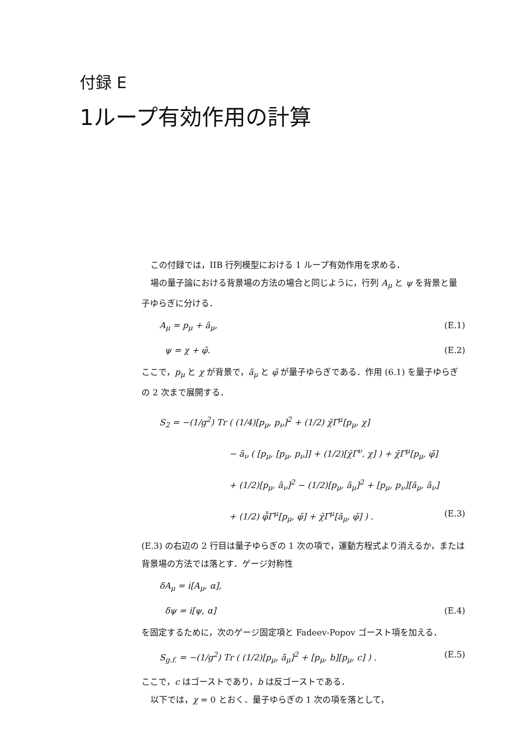付録 E
1ループ有効作用の計算
この付録では，IIB 行列模型における 1 ループ有効作用を求める．
場の量子論における背景場の方法の場合と同じように，行列 A<sub>μ</sub> と ψ を背景と量子ゆらぎに分ける．
A<sub>μ</sub> = p<sub>μ</sub> + ã<sub>μ</sub>, (E.1)
ψ = χ + φ̃. (E.2)
ここで，p<sub>μ</sub> と χ が背景で，ã<sub>μ</sub> と φ̃ が量子ゆらぎである．作用 (6.1) を量子ゆらぎの 2 次まで展開する．
S<sub>2</sub> = −(1/g<sup>2</sup>) Tr ( (1/4)[p<sub>μ</sub>, p<sub>ν</sub>]<sup>2</sup> + (1/2) χ̄Γ<sup>μ</sup>[p<sub>μ</sub>, χ]
− ã<sub>ν</sub> ( [p<sub>μ</sub>, [p<sub>μ</sub>, p<sub>ν</sub>]] + (1/2)[χ̄Γ<sup>ν</sup>, χ] ) + χ̄Γ<sup>μ</sup>[p<sub>μ</sub>, φ̃]
+ (1/2)[p<sub>μ</sub>, ã<sub>ν</sub>]<sup>2</sup> − (1/2)[p<sub>μ</sub>, ã<sub>μ</sub>]<sup>2</sup> + [p<sub>μ</sub>, p<sub>ν</sub>][ã<sub>μ</sub>, ã<sub>ν</sub>]
+ (1/2) φ̃̄Γ<sup>μ</sup>[p<sub>μ</sub>, φ̃] + χ̄Γ<sup>μ</sup>[ã<sub>μ</sub>, φ̃] ) . (E.3)
(E.3) の右辺の 2 行目は量子ゆらぎの 1 次の項で，運動方程式より消えるか，または背景場の方法では落とす．ゲージ対称性
δA<sub>μ</sub> = i[A<sub>μ</sub>, α],
δψ = i[ψ, α] (E.4)
を固定するために，次のゲージ固定項と Fadeev-Popov ゴースト項を加える．
S<sub>g.f.</sub> = −(1/g<sup>2</sup>) Tr ( (1/2)[p<sub>μ</sub>, ã<sub>μ</sub>]<sup>2</sup> + [p<sub>μ</sub>, b][p<sub>μ</sub>, c] ) . (E.5)
ここで，c はゴーストであり，b は反ゴーストである．
以下では，χ = 0 とおく．量子ゆらぎの 1 次の項を落として，